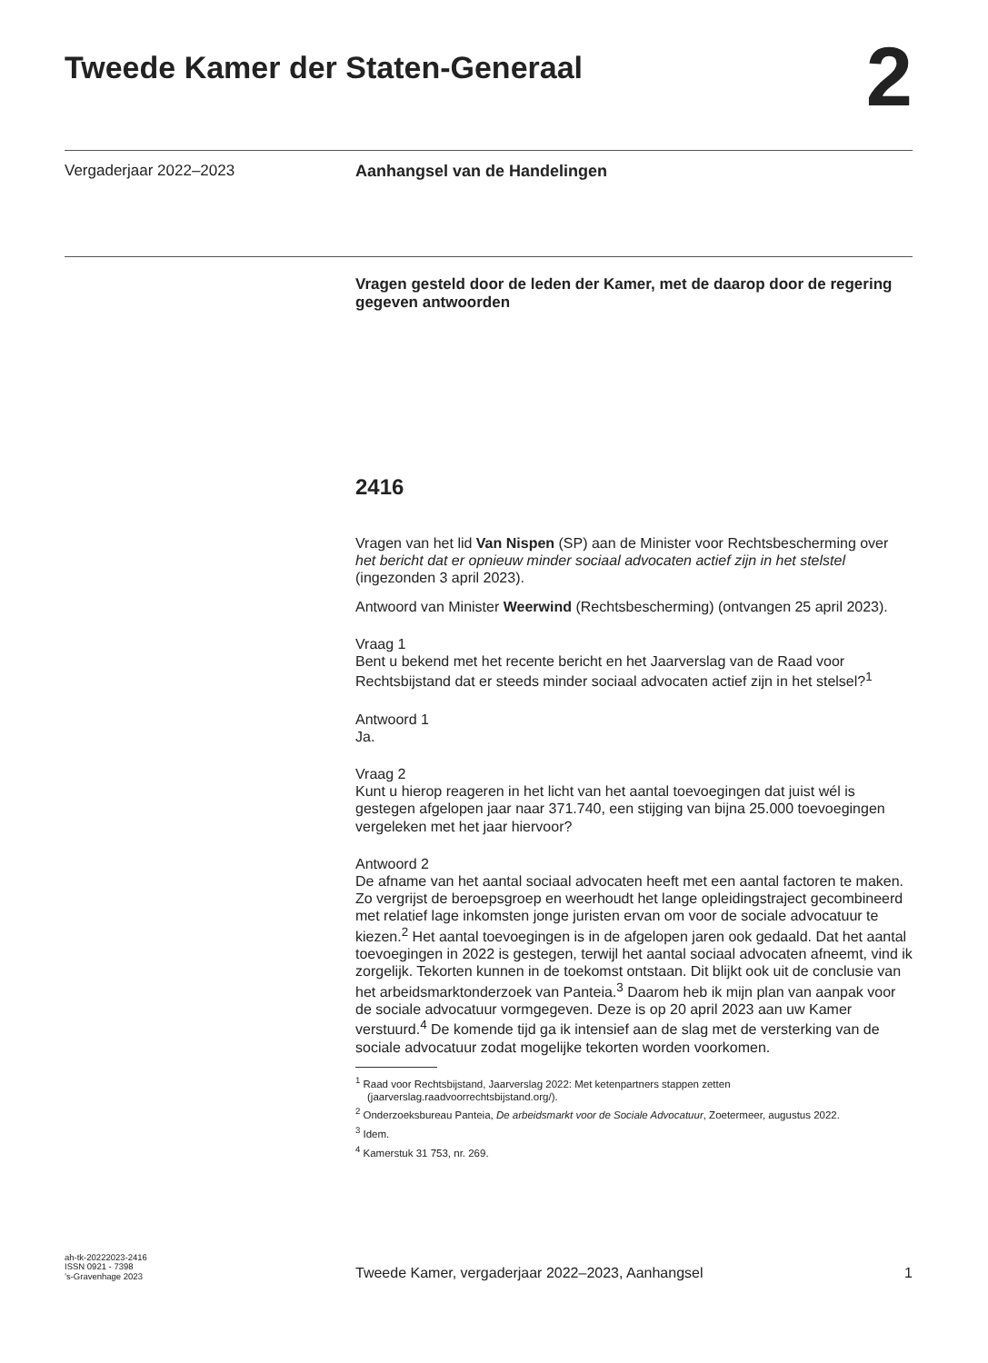Tweede Kamer der Staten-Generaal
2
Vergaderjaar 2022–2023 Aanhangsel van de Handelingen
Vragen gesteld door de leden der Kamer, met de daarop door de regering gegeven antwoorden
2416
Vragen van het lid Van Nispen (SP) aan de Minister voor Rechtsbescherming over het bericht dat er opnieuw minder sociaal advocaten actief zijn in het stelstel (ingezonden 3 april 2023).
Antwoord van Minister Weerwind (Rechtsbescherming) (ontvangen 25 april 2023).
Vraag 1
Bent u bekend met het recente bericht en het Jaarverslag van de Raad voor Rechtsbijstand dat er steeds minder sociaal advocaten actief zijn in het stelsel?<sup>1</sup>
Antwoord 1
Ja.
Vraag 2
Kunt u hierop reageren in het licht van het aantal toevoegingen dat juist wél is gestegen afgelopen jaar naar 371.740, een stijging van bijna 25.000 toevoegingen vergeleken met het jaar hiervoor?
Antwoord 2
De afname van het aantal sociaal advocaten heeft met een aantal factoren te maken. Zo vergrijst de beroepsgroep en weerhoudt het lange opleidingstraject gecombineerd met relatief lage inkomsten jonge juristen ervan om voor de sociale advocatuur te kiezen.<sup>2</sup> Het aantal toevoegingen is in de afgelopen jaren ook gedaald. Dat het aantal toevoegingen in 2022 is gestegen, terwijl het aantal sociaal advocaten afneemt, vind ik zorgelijk. Tekorten kunnen in de toekomst ontstaan. Dit blijkt ook uit de conclusie van het arbeidsmarktonderzoek van Panteia.<sup>3</sup> Daarom heb ik mijn plan van aanpak voor de sociale advocatuur vormgegeven. Deze is op 20 april 2023 aan uw Kamer verstuurd.<sup>4</sup> De komende tijd ga ik intensief aan de slag met de versterking van de sociale advocatuur zodat mogelijke tekorten worden voorkomen.
<sup>1</sup> Raad voor Rechtsbijstand, Jaarverslag 2022: Met ketenpartners stappen zetten (jaarverslag.raadvoorrechtsbijstand.org/).
<sup>2</sup> Onderzoeksbureau Panteia, De arbeidsmarkt voor de Sociale Advocatuur, Zoetermeer, augustus 2022.
<sup>3</sup> Idem.
<sup>4</sup> Kamerstuk 31 753, nr. 269.
ah-tk-20222023-2416
ISSN 0921 - 7398
’s-Gravenhage 2023
Tweede Kamer, vergaderjaar 2022–2023, Aanhangsel 1